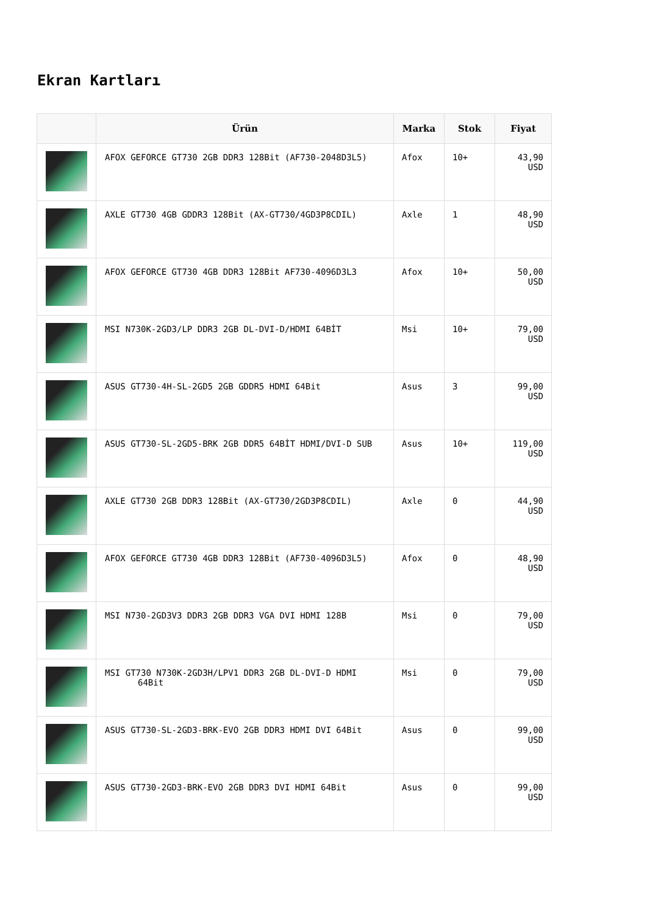Ekran Kartları
| | Ürün | Marka | Stok | Fiyat |
| --- | --- | --- | --- | --- |
| | AFOX GEFORCE GT730 2GB DDR3 128Bit (AF730-2048D3L5) | Afox | 10+ | 43,90 USD |
| | AXLE GT730 4GB GDDR3 128Bit (AX-GT730/4GD3P8CDIL) | Axle | 1 | 48,90 USD |
| | AFOX GEFORCE GT730 4GB DDR3 128Bit AF730-4096D3L3 | Afox | 10+ | 50,00 USD |
| | MSI N730K-2GD3/LP DDR3 2GB DL-DVI-D/HDMI 64BİT | Msi | 10+ | 79,00 USD |
| | ASUS GT730-4H-SL-2GD5 2GB GDDR5 HDMI 64Bit | Asus | 3 | 99,00 USD |
| | ASUS GT730-SL-2GD5-BRK 2GB DDR5 64BİT HDMI/DVI-D SUB | Asus | 10+ | 119,00 USD |
| | AXLE GT730 2GB DDR3 128Bit (AX-GT730/2GD3P8CDIL) | Axle | 0 | 44,90 USD |
| | AFOX GEFORCE GT730 4GB DDR3 128Bit (AF730-4096D3L5) | Afox | 0 | 48,90 USD |
| | MSI N730-2GD3V3 DDR3 2GB DDR3 VGA DVI HDMI 128B | Msi | 0 | 79,00 USD |
| | MSI GT730 N730K-2GD3H/LPV1 DDR3 2GB DL-DVI-D HDMI 64Bit | Msi | 0 | 79,00 USD |
| | ASUS GT730-SL-2GD3-BRK-EVO 2GB DDR3 HDMI DVI 64Bit | Asus | 0 | 99,00 USD |
| | ASUS GT730-2GD3-BRK-EVO 2GB DDR3 DVI HDMI 64Bit | Asus | 0 | 99,00 USD |